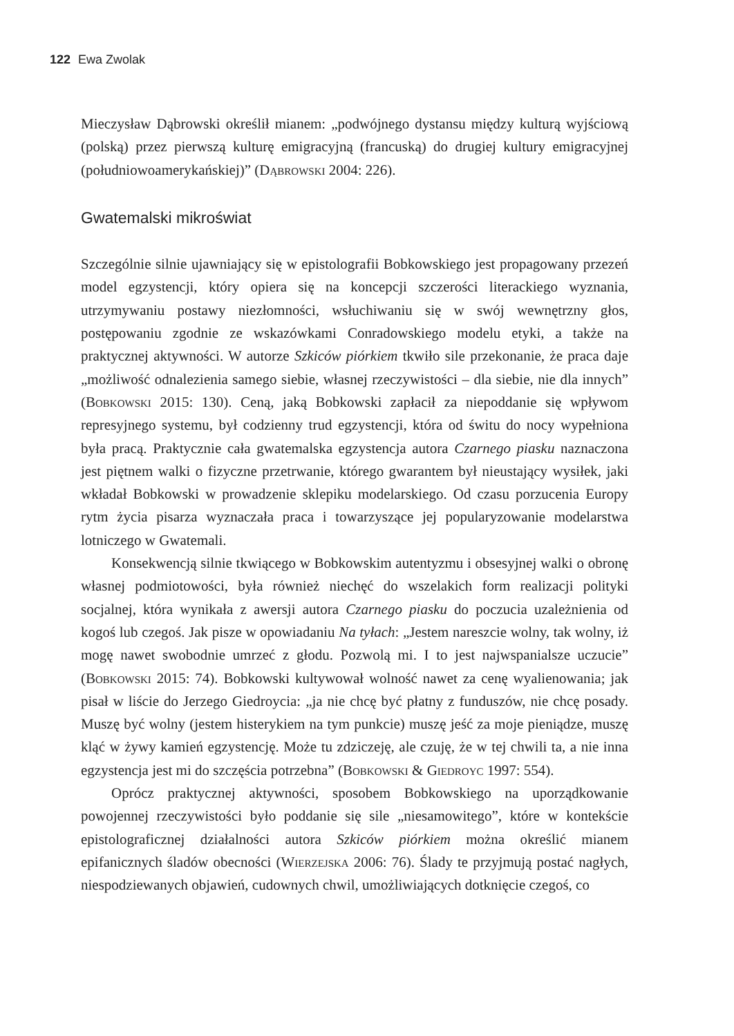122 Ewa Zwolak
Mieczysław Dąbrowski określił mianem: „podwójnego dystansu między kulturą wyjściową (polską) przez pierwszą kulturę emigracyjną (francuską) do drugiej kultury emigracyjnej (południowoamerykańskiej)” (Dąbrowski 2004: 226).
Gwatemalski mikroświat
Szczególnie silnie ujawniający się w epistolografii Bobkowskiego jest propagowany przezeń model egzystencji, który opiera się na koncepcji szczerości literackiego wyznania, utrzymywaniu postawy niezłomności, wsłuchiwaniu się w swój wewnętrzny głos, postępowaniu zgodnie ze wskazówkami Conradowskiego modelu etyki, a także na praktycznej aktywności. W autorze Szkiców piórkiem tkwiło sile przekonanie, że praca daje „możliwość odnalezienia samego siebie, własnej rzeczywistości – dla siebie, nie dla innych” (Bobkowski 2015: 130). Ceną, jaką Bobkowski zapłacił za niepoddanie się wpływom represyjnego systemu, był codzienny trud egzystencji, która od świtu do nocy wypełniona była pracą. Praktycznie cała gwatemalska egzystencja autora Czarnego piasku naznaczona jest piętnem walki o fizyczne przetrwanie, którego gwarantem był nieustający wysiłek, jaki wkładał Bobkowski w prowadzenie sklepiku modelarskiego. Od czasu porzucenia Europy rytm życia pisarza wyznaczała praca i towarzyszące jej popularyzowanie modelarstwa lotniczego w Gwatemali.
Konsekwencją silnie tkwiącego w Bobkowskim autentyzmu i obsesyjnej walki o obronę własnej podmiotowości, była również niechęć do wszelakich form realizacji polityki socjalnej, która wynikała z awersji autora Czarnego piasku do poczucia uzależnienia od kogoś lub czegoś. Jak pisze w opowiadaniu Na tyłach: „Jestem nareszcie wolny, tak wolny, iż mogę nawet swobodnie umrzeć z głodu. Pozwolą mi. I to jest najwspanialsze uczucie” (Bobkowski 2015: 74). Bobkowski kultywował wolność nawet za cenę wyalienowania; jak pisał w liście do Jerzego Giedroycia: „ja nie chcę być płatny z funduszów, nie chcę posady. Muszę być wolny (jestem histerykiem na tym punkcie) muszę jeść za moje pieniądze, muszę kląć w żywy kamień egzystencję. Może tu zdziczeję, ale czuję, że w tej chwili ta, a nie inna egzystencja jest mi do szczęścia potrzebna” (Bobkowski & Giedroyc 1997: 554).
Oprócz praktycznej aktywności, sposobem Bobkowskiego na uporządkowanie powojennej rzeczywistości było poddanie się sile „niesamowitego”, które w kontekście epistolograficznej działalności autora Szkiców piórkiem można określić mianem epifanicznych śladów obecności (Wierzejska 2006: 76). Ślady te przyjmują postać nagłych, niespodziewanych objawień, cudownych chwil, umożliwiających dotknięcie czegoś, co